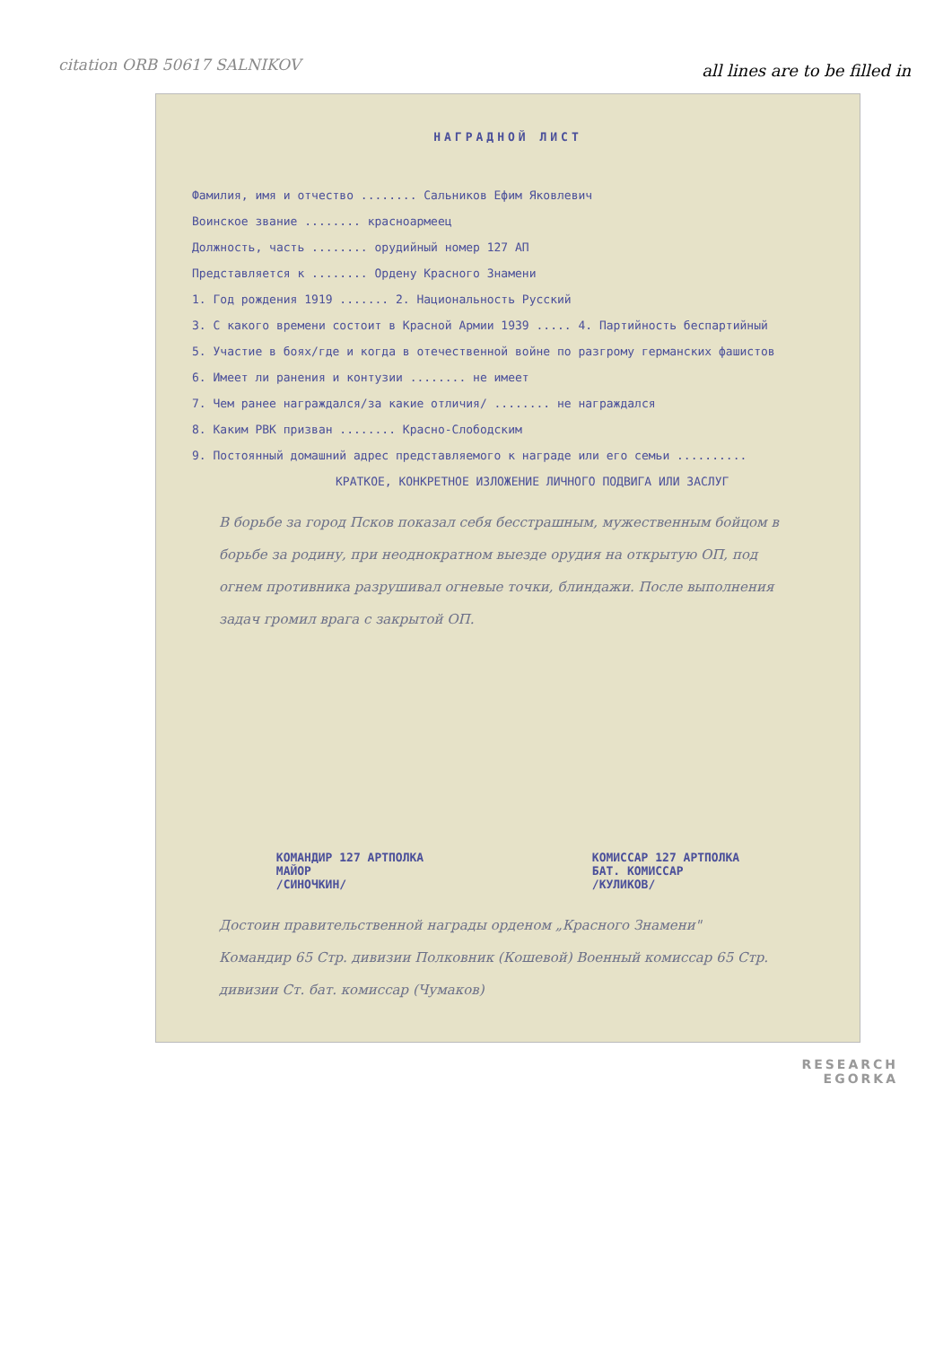citation ORB 50617 SALNIKOV
all lines are to be filled in
НАГРАДНОЙ ЛИСТ
Фамилия, имя и отчество ........ Сальников Ефим Яковлевич
Воинское звание ........ красноармеец
Должность, часть ........ орудийный номер 127 АП
Представляется к ........ Ордену Красного Знамени
1. Год рождения 1919 ....... 2. Национальность Русский
3. С какого времени состоит в Красной Армии 1939 ..... 4. Партийность беспартийный
5. Участие в боях/где и когда в отечественной войне по разгрому германских фашистов
6. Имеет ли ранения и контузии ........ не имеет
7. Чем ранее награждался/за какие отличия/ ........ не награждался
8. Каким РВК призван ........ Красно-Слободским
9. Постоянный домашний адрес представляемого к награде или его семьи ..........
КРАТКОЕ, КОНКРЕТНОЕ ИЗЛОЖЕНИЕ ЛИЧНОГО ПОДВИГА ИЛИ ЗАСЛУГ
В борьбе за город Псков показал себя бесстрашным, мужественным бойцом в борьбе за родину, при неоднократном выезде орудия на открытую ОП, под огнем противника разрушивал огневые точки, блиндажи. После выполнения задач громил врага с закрытой ОП.
КОМАНДИР 127 АРТПОЛКА
МАЙОР
/СИНОЧКИН/
КОМИССАР 127 АРТПОЛКА
БАТ. КОМИССАР
/КУЛИКОВ/
Достоин правительственной награды орденом „Красного Знамени"
Командир 65 Стр. дивизии Полковник (Кошевой) Военный комиссар 65 Стр. дивизии Ст. бат. комиссар (Чумаков)
RESEARCH
EGORKA